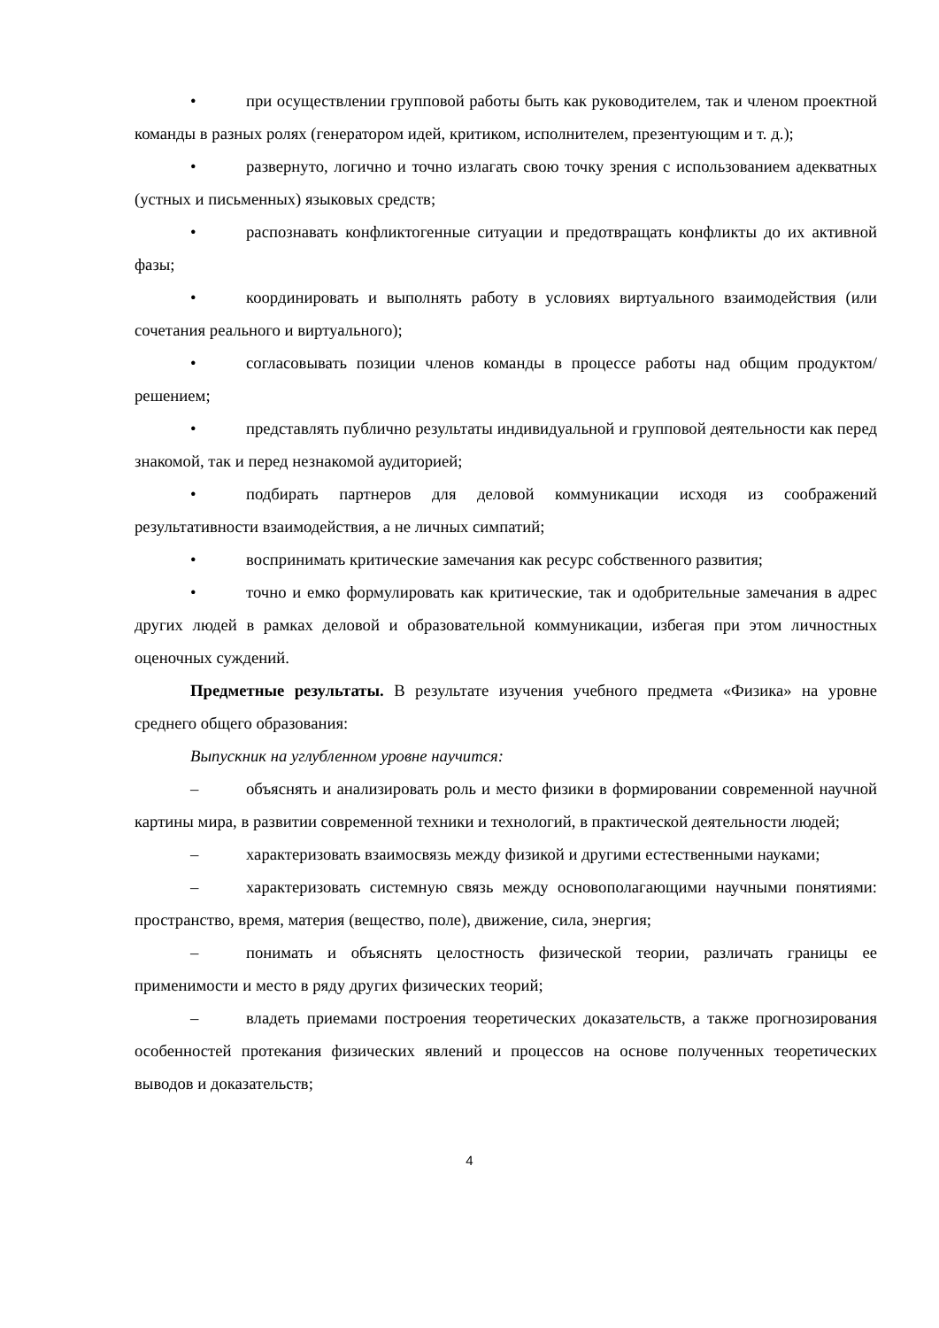• при осуществлении групповой работы быть как руководителем, так и членом проектной команды в разных ролях (генератором идей, критиком, исполнителем, презентующим и т. д.);
• развернуто, логично и точно излагать свою точку зрения с использованием адекватных (устных и письменных) языковых средств;
• распознавать конфликтогенные ситуации и предотвращать конфликты до их активной фазы;
• координировать и выполнять работу в условиях виртуального взаимодействия (или сочетания реального и виртуального);
• согласовывать позиции членов команды в процессе работы над общим продуктом/решением;
• представлять публично результаты индивидуальной и групповой деятельности как перед знакомой, так и перед незнакомой аудиторией;
• подбирать партнеров для деловой коммуникации исходя из соображений результативности взаимодействия, а не личных симпатий;
• воспринимать критические замечания как ресурс собственного развития;
• точно и емко формулировать как критические, так и одобрительные замечания в адрес других людей в рамках деловой и образовательной коммуникации, избегая при этом личностных оценочных суждений.
Предметные результаты. В результате изучения учебного предмета «Физика» на уровне среднего общего образования:
Выпускник на углубленном уровне научится:
– объяснять и анализировать роль и место физики в формировании современной научной картины мира, в развитии современной техники и технологий, в практической деятельности людей;
– характеризовать взаимосвязь между физикой и другими естественными науками;
– характеризовать системную связь между основополагающими научными понятиями: пространство, время, материя (вещество, поле), движение, сила, энергия;
– понимать и объяснять целостность физической теории, различать границы ее применимости и место в ряду других физических теорий;
– владеть приемами построения теоретических доказательств, а также прогнозирования особенностей протекания физических явлений и процессов на основе полученных теоретических выводов и доказательств;
4